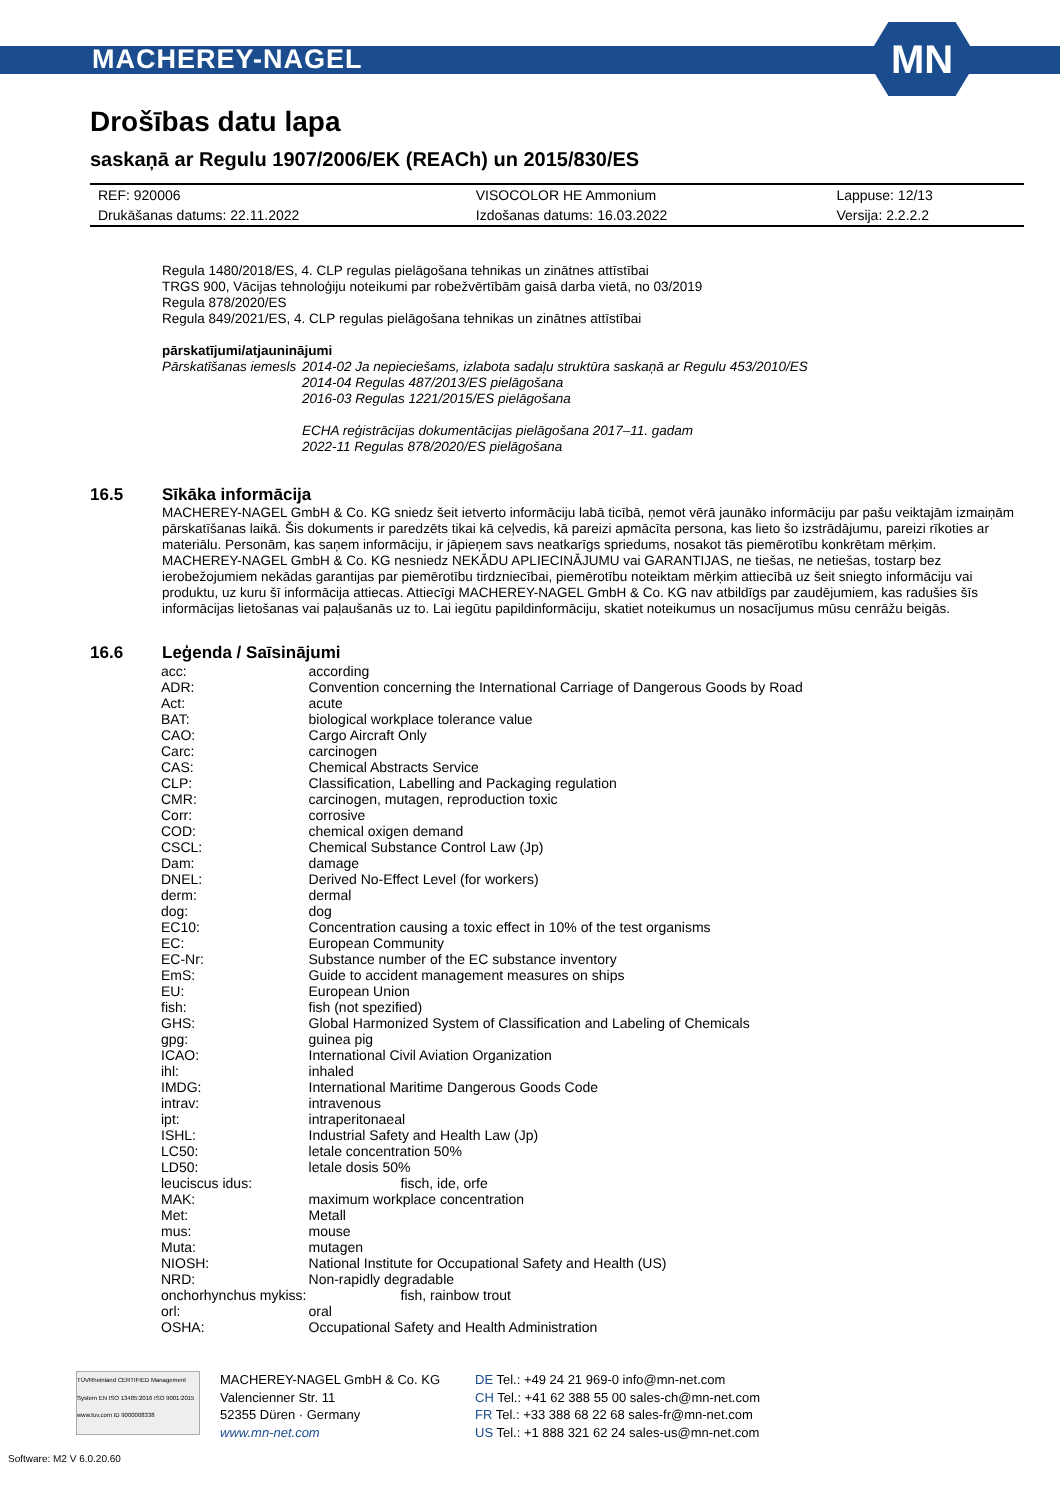MACHEREY-NAGEL
MN
Drošības datu lapa
saskaņā ar Regulu 1907/2006/EK (REACh) un 2015/830/ES
| REF: 920006 | VISOCOLOR HE Ammonium | Lappuse: 12/13 |
| Drukāšanas datums: 22.11.2022 | Izdošanas datums: 16.03.2022 | Versija: 2.2.2.2 |
Regula 1480/2018/ES, 4. CLP regulas pielāgošana tehnikas un zinātnes attīstībai
TRGS 900, Vācijas tehnoloģiju noteikumi par robežvērtībām gaisā darba vietā, no 03/2019
Regula 878/2020/ES
Regula 849/2021/ES, 4. CLP regulas pielāgošana tehnikas un zinātnes attīstībai
pārskatījumi/atjauninājumi
Pārskatīšanas iemesls
2014-02 Ja nepieciešams, izlabota sadaļu struktūra saskaņā ar Regulu 453/2010/ES
2014-04 Regulas 487/2013/ES pielāgošana
2016-03 Regulas 1221/2015/ES pielāgošana
ECHA reģistrācijas dokumentācijas pielāgošana 2017–11. gadam
2022-11 Regulas 878/2020/ES pielāgošana
16.5 Sīkāka informācija
MACHEREY-NAGEL GmbH & Co. KG sniedz šeit ietverto informāciju labā ticībā, ņemot vērā jaunāko informāciju par pašu veiktajām izmaiņām pārskatīšanas laikā. Šis dokuments ir paredzēts tikai kā ceļvedis, kā pareizi apmācīta persona, kas lieto šo izstrādājumu, pareizi rīkoties ar materiālu. Personām, kas saņem informāciju, ir jāpieņem savs neatkarīgs spriedums, nosakot tās piemērotību konkrētam mērķim.
MACHEREY-NAGEL GmbH & Co. KG nesniedz NEKĀDU APLIECINĀJUMU vai GARANTIJAS, ne tiešas, ne netiešas, tostarp bez ierobežojumiem nekādas garantijas par piemērotību tirdzniecībai, piemērotību noteiktam mērķim attiecībā uz šeit sniegto informāciju vai produktu, uz kuru šī informācija attiecas. Attiecīgi MACHEREY-NAGEL GmbH & Co. KG nav atbildīgs par zaudējumiem, kas radušies šīs informācijas lietošanas vai paļaušanās uz to. Lai iegūtu papildinformāciju, skatiet noteikumus un nosacījumus mūsu cenrāžu beigās.
16.6 Leģenda / Saīsinājumi
| acc: | according |
| ADR: | Convention concerning the International Carriage of Dangerous Goods by Road |
| Act: | acute |
| BAT: | biological workplace tolerance value |
| CAO: | Cargo Aircraft Only |
| Carc: | carcinogen |
| CAS: | Chemical Abstracts Service |
| CLP: | Classification, Labelling and Packaging regulation |
| CMR: | carcinogen, mutagen, reproduction toxic |
| Corr: | corrosive |
| COD: | chemical oxigen demand |
| CSCL: | Chemical Substance Control Law (Jp) |
| Dam: | damage |
| DNEL: | Derived No-Effect Level (for workers) |
| derm: | dermal |
| dog: | dog |
| EC10: | Concentration causing a toxic effect in 10% of the test organisms |
| EC: | European Community |
| EC-Nr: | Substance number of the EC substance inventory |
| EmS: | Guide to accident management measures on ships |
| EU: | European Union |
| fish: | fish (not spezified) |
| GHS: | Global Harmonized System of Classification and Labeling of Chemicals |
| gpg: | guinea pig |
| ICAO: | International Civil Aviation Organization |
| ihl: | inhaled |
| IMDG: | International Maritime Dangerous Goods Code |
| intrav: | intravenous |
| ipt: | intraperitonaeal |
| ISHL: | Industrial Safety and Health Law (Jp) |
| LC50: | letale concentration 50% |
| LD50: | letale dosis 50% |
| leuciscus idus: | fisch, ide, orfe |
| MAK: | maximum workplace concentration |
| Met: | Metall |
| mus: | mouse |
| Muta: | mutagen |
| NIOSH: | National Institute for Occupational Safety and Health (US) |
| NRD: | Non-rapidly degradable |
| onchorhynchus mykiss: | fish, rainbow trout |
| orl: | oral |
| OSHA: | Occupational Safety and Health Administration |
TÜVRheinland CERTIFIED Management System EN ISO 13485:2016 ISO 9001:2015 www.tuv.com ID 9000008338
MACHEREY-NAGEL GmbH & Co. KG
Valencienner Str. 11
52355 Düren · Germany
www.mn-net.com
DE Tel.: +49 24 21 969-0 info@mn-net.com
CH Tel.: +41 62 388 55 00 sales-ch@mn-net.com
FR Tel.: +33 388 68 22 68 sales-fr@mn-net.com
US Tel.: +1 888 321 62 24 sales-us@mn-net.com
Software: M2 V 6.0.20.60